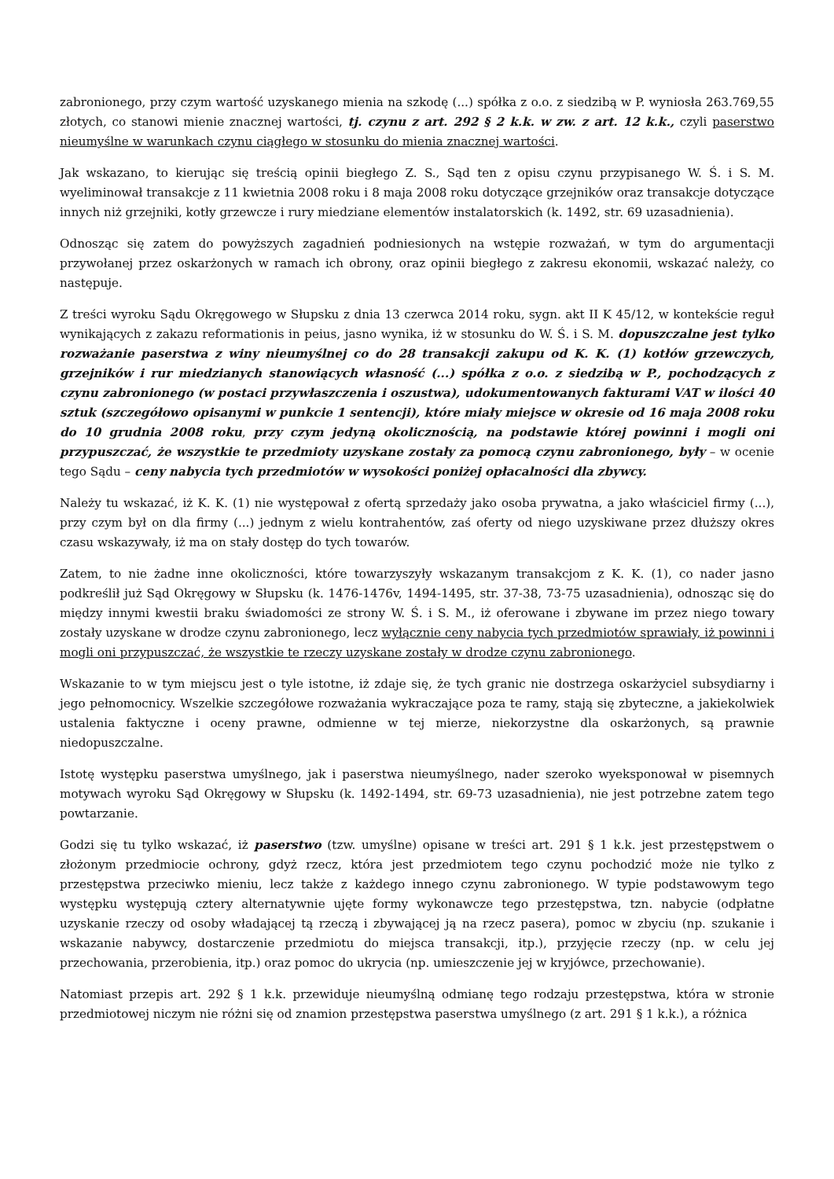zabronionego, przy czym wartość uzyskanego mienia na szkodę (...) spółka z o.o. z siedzibą w P. wyniosła 263.769,55 złotych, co stanowi mienie znacznej wartości, tj. czynu z art. 292 § 2 k.k. w zw. z art. 12 k.k., czyli paserstwo nieumyślne w warunkach czynu ciągłego w stosunku do mienia znacznej wartości.
Jak wskazano, to kierując się treścią opinii biegłego Z. S., Sąd ten z opisu czynu przypisanego W. Ś. i S. M. wyeliminował transakcje z 11 kwietnia 2008 roku i 8 maja 2008 roku dotyczące grzejników oraz transakcje dotyczące innych niż grzejniki, kotły grzewcze i rury miedziane elementów instalatorskich (k. 1492, str. 69 uzasadnienia).
Odnosząc się zatem do powyższych zagadnień podniesionych na wstępie rozważań, w tym do argumentacji przywołanej przez oskarżonych w ramach ich obrony, oraz opinii biegłego z zakresu ekonomii, wskazać należy, co następuje.
Z treści wyroku Sądu Okręgowego w Słupsku z dnia 13 czerwca 2014 roku, sygn. akt II K 45/12, w kontekście reguł wynikających z zakazu reformationis in peius, jasno wynika, iż w stosunku do W. Ś. i S. M. dopuszczalne jest tylko rozważanie paserstwa z winy nieumyślnej co do 28 transakcji zakupu od K. K. (1) kotłów grzewczych, grzejników i rur miedzianych stanowiących własność (...) spółka z o.o. z siedzibą w P., pochodzących z czynu zabronionego (w postaci przywłaszczenia i oszustwa), udokumentowanych fakturami VAT w ilości 40 sztuk (szczegółowo opisanymi w punkcie 1 sentencji), które miały miejsce w okresie od 16 maja 2008 roku do 10 grudnia 2008 roku, przy czym jedyną okolicznością, na podstawie której powinni i mogli oni przypuszczać, że wszystkie te przedmioty uzyskane zostały za pomocą czynu zabronionego, były – w ocenie tego Sądu – ceny nabycia tych przedmiotów w wysokości poniżej opłacalności dla zbywcy.
Należy tu wskazać, iż K. K. (1) nie występował z ofertą sprzedaży jako osoba prywatna, a jako właściciel firmy (...), przy czym był on dla firmy (...) jednym z wielu kontrahentów, zaś oferty od niego uzyskiwane przez dłuższy okres czasu wskazywały, iż ma on stały dostęp do tych towarów.
Zatem, to nie żadne inne okoliczności, które towarzyszyły wskazanym transakcjom z K. K. (1), co nader jasno podkreślił już Sąd Okręgowy w Słupsku (k. 1476-1476v, 1494-1495, str. 37-38, 73-75 uzasadnienia), odnosząc się do między innymi kwestii braku świadomości ze strony W. Ś. i S. M., iż oferowane i zbywane im przez niego towary zostały uzyskane w drodze czynu zabronionego, lecz wyłącznie ceny nabycia tych przedmiotów sprawiały, iż powinni i mogli oni przypuszczać, że wszystkie te rzeczy uzyskane zostały w drodze czynu zabronionego.
Wskazanie to w tym miejscu jest o tyle istotne, iż zdaje się, że tych granic nie dostrzega oskarżyciel subsydiarny i jego pełnomocnicy. Wszelkie szczegółowe rozważania wykraczające poza te ramy, stają się zbyteczne, a jakiekolwiek ustalenia faktyczne i oceny prawne, odmienne w tej mierze, niekorzystne dla oskarżonych, są prawnie niedopuszczalne.
Istotę występku paserstwa umyślnego, jak i paserstwa nieumyślnego, nader szeroko wyeksponował w pisemnych motywach wyroku Sąd Okręgowy w Słupsku (k. 1492-1494, str. 69-73 uzasadnienia), nie jest potrzebne zatem tego powtarzanie.
Godzi się tu tylko wskazać, iż paserstwo (tzw. umyślne) opisane w treści art. 291 § 1 k.k. jest przestępstwem o złożonym przedmiocie ochrony, gdyż rzecz, która jest przedmiotem tego czynu pochodzić może nie tylko z przestępstwa przeciwko mieniu, lecz także z każdego innego czynu zabronionego. W typie podstawowym tego występku występują cztery alternatywnie ujęte formy wykonawcze tego przestępstwa, tzn. nabycie (odpłatne uzyskanie rzeczy od osoby władającej tą rzeczą i zbywającej ją na rzecz pasera), pomoc w zbyciu (np. szukanie i wskazanie nabywcy, dostarczenie przedmiotu do miejsca transakcji, itp.), przyjęcie rzeczy (np. w celu jej przechowania, przerobienia, itp.) oraz pomoc do ukrycia (np. umieszczenie jej w kryjówce, przechowanie).
Natomiast przepis art. 292 § 1 k.k. przewiduje nieumyślną odmianę tego rodzaju przestępstwa, która w stronie przedmiotowej niczym nie różni się od znamion przestępstwa paserstwa umyślnego (z art. 291 § 1 k.k.), a różnica